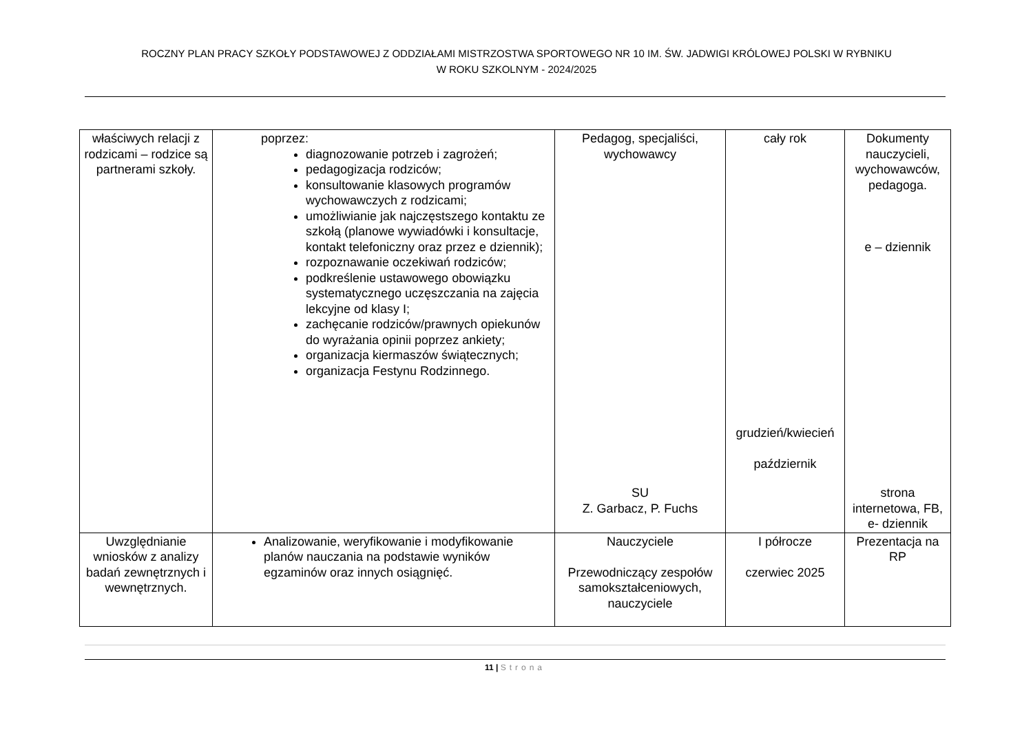ROCZNY PLAN PRACY SZKOŁY PODSTAWOWEJ Z ODDZIAŁAMI MISTRZOSTWA SPORTOWEGO NR 10 IM. ŚW. JADWIGI KRÓLOWEJ POLSKI W RYBNIKU
W ROKU SZKOLNYM - 2024/2025
| właściwych relacji z rodzicami – rodzice są partnerami szkoły. | poprzez: diagnozowanie potrzeb i zagrożeń; pedagogizacja rodziców; konsultowanie klasowych programów wychowawczych z rodzicami; umożliwianie jak najczęstszego kontaktu ze szkołą (planowe wywiadówki i konsultacje, kontakt telefoniczny oraz przez e dziennik); rozpoznawanie oczekiwań rodziców; podkreślenie ustawowego obowiązku systematycznego uczęszczania na zajęcia lekcyjne od klasy I; zachęcanie rodziców/prawnych opiekunów do wyrażania opinii poprzez ankiety; organizacja kiermaszów świątecznych; organizacja Festynu Rodzinnego. | Pedagog, specjaliści, wychowawcy SU Z. Garbacz, P. Fuchs | cały rok grudzień/kwiecień październik | Dokumenty nauczycieli, wychowawców, pedagoga. e – dziennik strona internetowa, FB, e- dziennik |
| Uwzględnianie wniosków z analizy badań zewnętrznych i wewnętrznych. | Analizowanie, weryfikowanie i modyfikowanie planów nauczania na podstawie wyników egzaminów oraz innych osiągnięć. | Nauczyciele Przewodniczący zespołów samokształceniowych, nauczyciele | I półrocze czerwiec 2025 | Prezentacja na RP |
11 | Strona